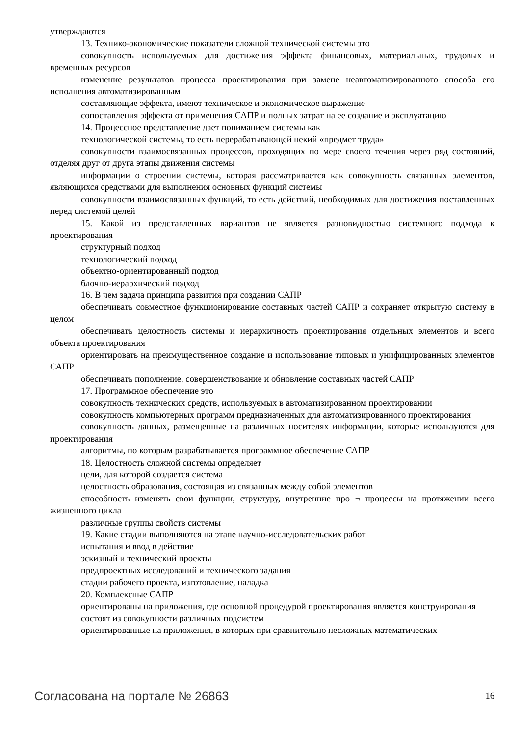утверждаются
13. Технико-экономические показатели сложной технической системы это
совокупность используемых для достижения эффекта финансовых, материальных, трудовых и временных ресурсов
изменение результатов процесса проектирования при замене неавтоматизированного способа его исполнения автоматизированным
составляющие эффекта, имеют техническое и экономическое выражение
сопоставления эффекта от применения САПР и полных затрат на ее создание и эксплуатацию
14. Процессное представление дает пониманием системы как
технологической системы, то есть перерабатывающей некий «предмет труда»
совокупности взаимосвязанных процессов, проходящих по мере своего течения через ряд состояний, отделяя друг от друга этапы движения системы
информации о строении системы, которая рассматривается как совокупность связанных элементов, являющихся средствами для выполнения основных функций системы
совокупности взаимосвязанных функций, то есть действий, необходимых для достижения поставленных перед системой целей
15. Какой из представленных вариантов не является разновидностью системного подхода к проектирования
структурный подход
технологический подход
объектно-ориентированный подход
блочно-иерархический подход
16. В чем задача принципа развития при создании САПР
обеспечивать совместное функционирование составных частей САПР и сохраняет открытую систему в целом
обеспечивать целостность системы и иерархичность проектирования отдельных элементов и всего объекта проектирования
ориентировать на преимущественное создание и использование типовых и унифицированных элементов САПР
обеспечивать пополнение, совершенствование и обновление составных частей САПР
17. Программное обеспечение это
совокупность технических средств, используемых в автоматизированном проектировании
совокупность компьютерных программ предназначенных для автоматизированного проектирования
совокупность данных, размещенные на различных носителях информации, которые используются для проектирования
алгоритмы, по которым разрабатывается программное обеспечение САПР
18. Целостность сложной системы определяет
цели, для которой создается система
целостность образования, состоящая из связанных между собой элементов
способность изменять свои функции, структуру, внутренние про ¬ процессы на протяжении всего жизненного цикла
различные группы свойств системы
19. Какие стадии выполняются на этапе научно-исследовательских работ
испытания и ввод в действие
эскизный и технический проекты
предпроектных исследований и технического задания
стадии рабочего проекта, изготовление, наладка
20. Комплексные САПР
ориентированы на приложения, где основной процедурой проектирования является конструирования
состоят из совокупности различных подсистем
ориентированные на приложения, в которых при сравнительно несложных математических
Согласована на портале № 26863 16